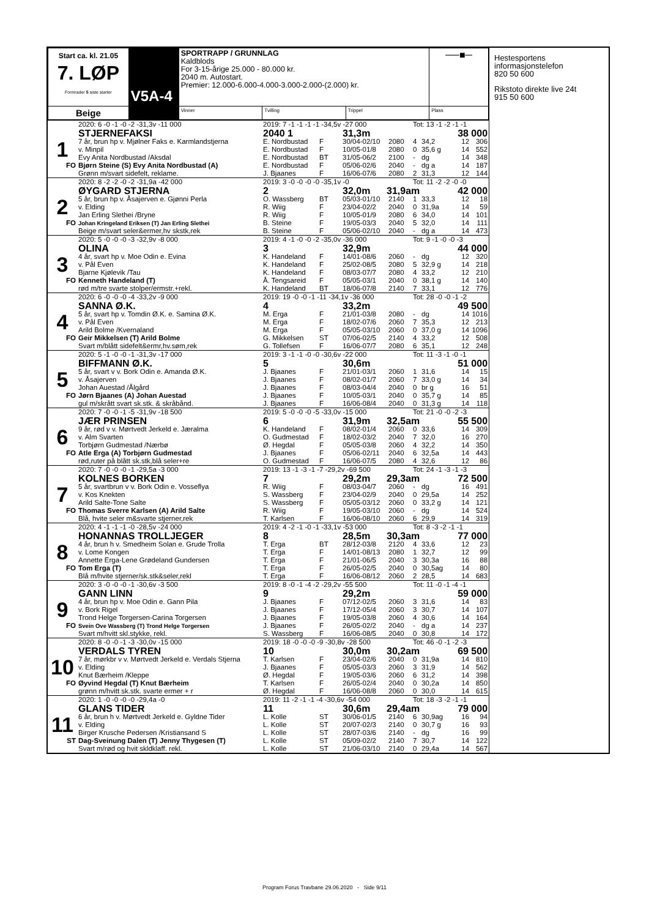| Start ca. kl. 21.05 7. LØP Formrader 5 siste starter | V5A-4 | SPORTRAPP / GRUNNLAG Kaldblods For 3-15-årige 25.000 - 80.000 kr. 2040 m. Autostart. Premier: 12.000-6.000-4.000-3.000-2.000-(2.000) kr. | | | ──■─ |
| Beige | | Vinner | Tvilling | Trippel | Plass |
| | 2020: 6 -0 -1 -0 -2 -31,3v -11 000 | 2019: 7 -1 -1 -1 -1 -34,5v -27 000 | | | | Tot: 13 -1 -2 -1 -1 | | | |
| | STJERNEFAKSI | 2040 1 | | 31,3m | | | | 38 000 | |
| 1 | 7 år, brun hp v. Mjølner Faks e. Karmlandstjerna | E. Nordbustad | F | 30/04-02/10 | 2080 | 4 | 34,2 | 12 | 306 |
| | v. Minpil | E. Nordbustad | F | 10/05-01/8 | 2080 | 0 | 35,6 g | 14 | 552 |
| | Evy Anita Nordbustad /Aksdal | E. Nordbustad | BT | 31/05-06/2 | 2100 | - | dg | 14 | 348 |
| FO | Bjørn Steine (S) Evy Anita Nordbustad (A) | E. Nordbustad | F | 05/06-02/6 | 2040 | - | dg a | 14 | 187 |
| | Grønn m/svart sidefelt, reklame. | J. Bjaanes | F | 16/06-07/6 | 2080 | 2 | 31,3 | 12 | 144 |
| | 2020: 8 -2 -2 -0 -2 -31,9a -42 000 | 2019: 3 -0 -0 -0 -0 -35,1v -0 | | | | Tot: 11 -2 -2 -0 -0 | | | |
| | ØYGARD STJERNA | 2 | | 32,0m 31,9am | | | | 42 000 | |
| 2 | 5 år, brun hp v. Åsajerven e. Gjønni Perla | O. Wassberg | BT | 05/03-01/10 | 2140 | 1 | 33,3 | 12 | 18 |
| | v. Elding | R. Wiig | F | 23/04-02/2 | 2040 | 0 | 31,9a | 14 | 59 |
| | Jan Erling Slethei /Bryne | R. Wiig | F | 10/05-01/9 | 2080 | 6 | 34,0 | 14 | 101 |
| FO | Johan Kringeland Eriksen (T) Jan Erling Slethei | B. Steine | F | 19/05-03/3 | 2040 | 5 | 32,0 | 14 | 111 |
| | Beige m/svart seler&ermer,hv skstk,rek | B. Steine | F | 05/06-02/10 | 2040 | - | dg a | 14 | 473 |
| | 2020: 5 -0 -0 -0 -3 -32,9v -8 000 | 2019: 4 -1 -0 -0 -2 -35,0v -36 000 | | | | Tot: 9 -1 -0 -0 -3 | | | |
| | OLINA | 3 | | 32,9m | | | | 44 000 | |
| 3 | 4 år, svart hp v. Moe Odin e. Evina | K. Handeland | F | 14/01-08/6 | 2060 | - | dg | 12 | 320 |
| | v. Pål Even | K. Handeland | F | 25/02-08/5 | 2080 | 5 | 32,9 g | 14 | 218 |
| | Bjarne Kjølevik /Tau | K. Handeland | F | 08/03-07/7 | 2080 | 4 | 33,2 | 12 | 210 |
| FO | Kenneth Handeland (T) | Å. Tengsareid | F | 05/05-03/1 | 2040 | 0 | 38,1 g | 14 | 140 |
| | rød m/tre svarte stolper/ermstr.+rekl. | K. Handeland | BT | 18/06-07/8 | 2140 | 7 | 33,1 | 12 | 776 |
| | 2020: 6 -0 -0 -0 -4 -33,2v -9 000 | 2019: 19 -0 -0 -1 -11 -34,1v -36 000 | | | | Tot: 28 -0 -0 -1 -2 | | | |
| | SANNA Ø.K. | 4 | | 33,2m | | | | 49 500 | |
| 4 | 5 år, svart hp v. Tomdin Ø.K. e. Samina Ø.K. | M. Erga | F | 21/01-03/8 | 2080 | - | dg | 14 | 1016 |
| | v. Pål Even | M. Erga | F | 18/02-07/6 | 2060 | 7 | 35,3 | 12 | 213 |
| | Arild Bolme /Kvernaland | M. Erga | F | 05/05-03/10 | 2060 | 0 | 37,0 g | 14 | 1096 |
| FO | Geir Mikkelsen (T) Arild Bolme | G. Mikkelsen | ST | 07/06-02/5 | 2140 | 4 | 33,2 | 12 | 508 |
| | Svart m/blått sidefelt&ermr,hv.søm,rek | G. Tollefsen | F | 16/06-07/7 | 2080 | 6 | 35,1 | 12 | 248 |
| | 2020: 5 -1 -0 -0 -1 -31,3v -17 000 | 2019: 3 -1 -1 -0 -0 -30,6v -22 000 | | | | Tot: 11 -3 -1 -0 -1 | | | |
| | BIFFMANN Ø.K. | 5 | | 30,6m | | | | 51 000 | |
| 5 | 5 år, svart v v. Bork Odin e. Amanda Ø.K. | J. Bjaanes | F | 21/01-03/1 | 2060 | 1 | 31,6 | 14 | 15 |
| | v. Åsajerven | J. Bjaanes | F | 08/02-01/7 | 2060 | 7 | 33,0 g | 14 | 34 |
| | Johan Auestad /Ålgård | J. Bjaanes | F | 08/03-04/4 | 2040 | 0 | br g | 16 | 51 |
| FO | Jørn Bjaanes (A) Johan Auestad | J. Bjaanes | F | 10/05-03/1 | 2040 | 0 | 35,7 g | 14 | 85 |
| | gul m/skrått svart sk.stk. & skråbånd. | J. Bjaanes | F | 16/06-08/4 | 2040 | 0 | 31,3 g | 14 | 118 |
| | 2020: 7 -0 -0 -1 -5 -31,9v -18 500 | 2019: 5 -0 -0 -0 -5 -33,0v -15 000 | | | | Tot: 21 -0 -0 -2 -3 | | | |
| | JÆR PRINSEN | 6 | | 31,9m 32,5am | | | | 55 500 | |
| 6 | 9 år, rød v v. Mørtvedt Jerkeld e. Jæralma | K. Handeland | F | 08/02-01/4 | 2060 | 0 | 33,6 | 14 | 309 |
| | v. Alm Svarten | O. Gudmestad | F | 18/02-03/2 | 2040 | 7 | 32,0 | 16 | 270 |
| | Torbjørn Gudmestad /Nærbø | Ø. Hegdal | F | 05/05-03/8 | 2060 | 4 | 32,2 | 14 | 350 |
| FO | Atle Erga (A) Torbjørn Gudmestad | J. Bjaanes | F | 05/06-02/11 | 2040 | 6 | 32,5a | 14 | 443 |
| | rød,ruter på blått sk.stk,blå seler+re | O. Gudmestad | F | 16/06-07/5 | 2080 | 4 | 32,6 | 12 | 86 |
| | 2020: 7 -0 -0 -0 -1 -29,5a -3 000 | 2019: 13 -1 -3 -1 -7 -29,2v -69 500 | | | | Tot: 24 -1 -3 -1 -3 | | | |
| | KOLNES BORKEN | 7 | | 29,2m 29,3am | | | | 72 500 | |
| 7 | 5 år, svartbrun v v. Bork Odin e. Vosseflya | R. Wiig | F | 08/03-04/7 | 2060 | - | dg | 16 | 491 |
| | v. Kos Knekten | S. Wassberg | F | 23/04-02/9 | 2040 | 0 | 29,5a | 14 | 252 |
| | Arild Salte-Tone Salte | S. Wassberg | F | 05/05-03/12 | 2060 | 0 | 33,2 g | 14 | 121 |
| FO | Thomas Sverre Karlsen (A) Arild Salte | R. Wiig | F | 19/05-03/10 | 2060 | - | dg | 14 | 524 |
| | Blå, hvite seler m&svarte stjerner,rek | T. Karlsen | F | 16/06-08/10 | 2060 | 6 | 29,9 | 14 | 319 |
| | 2020: 4 -1 -1 -1 -0 -28,5v -24 000 | 2019: 4 -2 -1 -0 -1 -33,1v -53 000 | | | | Tot: 8 -3 -2 -1 -1 | | | |
| | HONANNAS TROLLJEGER | 8 | | 28,5m 30,3am | | | | 77 000 | |
| 8 | 4 år, brun h v. Smedheim Solan e. Grude Trolla | T. Erga | BT | 28/12-03/8 | 2120 | 4 | 33,6 | 12 | 23 |
| | v. Lome Kongen | T. Erga | F | 14/01-08/13 | 2080 | 1 | 32,7 | 12 | 99 |
| | Annette Erga-Lene Grødeland Gundersen | T. Erga | F | 21/01-06/5 | 2040 | 3 | 30,3a | 16 | 88 |
| FO | Tom Erga (T) | T. Erga | F | 26/05-02/5 | 2040 | 0 | 30,5ag | 14 | 80 |
| | Blå m/hvite stjerner/sk.stk&seler,rekl | T. Erga | F | 16/06-08/12 | 2060 | 2 | 28,5 | 14 | 683 |
| | 2020: 3 -0 -0 -0 -1 -30,6v -3 500 | 2019: 8 -0 -1 -4 -2 -29,2v -55 500 | | | | Tot: 11 -0 -1 -4 -1 | | | |
| | GANN LINN | 9 | | 29,2m | | | | 59 000 | |
| 9 | 4 år, brun hp v. Moe Odin e. Gann Pila | J. Bjaanes | F | 07/12-02/5 | 2060 | 3 | 31,6 | 14 | 83 |
| | v. Bork Rigel | J. Bjaanes | F | 17/12-05/4 | 2060 | 3 | 30,7 | 14 | 107 |
| | Trond Helge Torgersen-Carina Torgersen | J. Bjaanes | F | 19/05-03/8 | 2060 | 4 | 30,6 | 14 | 164 |
| FO | Svein Ove Wassberg (T) Trond Helge Torgersen | J. Bjaanes | F | 26/05-02/2 | 2040 | - | dg a | 14 | 237 |
| | Svart m/hvitt skl.stykke, rekl. | S. Wassberg | F | 16/06-08/5 | 2040 | 0 | 30,8 | 14 | 172 |
| | 2020: 8 -0 -0 -1 -3 -30,0v -15 000 | 2019: 18 -0 -0 -0 -9 -30,8v -28 500 | | | | Tot: 46 -0 -1 -2 -3 | | | |
| | VERDALS TYREN | 10 | | 30,0m 30,2am | | | | 69 500 | |
| 10 | 7 år, mørkbr v v. Mørtvedt Jerkeld e. Verdals Stjerna | T. Karlsen | F | 23/04-02/6 | 2040 | 0 | 31,9a | 14 | 810 |
| | v. Elding | J. Bjaanes | F | 05/05-03/3 | 2060 | 3 | 31,9 | 14 | 562 |
| | Knut Bærheim /Kleppe | Ø. Hegdal | F | 19/05-03/6 | 2060 | 6 | 31,2 | 14 | 398 |
| FO | Øyvind Hegdal (T) Knut Bærheim | T. Karlsen | F | 26/05-02/4 | 2040 | 0 | 30,2a | 14 | 850 |
| | grønn m/hvitt sk.stk. svarte ermer + r | Ø. Hegdal | F | 16/06-08/8 | 2060 | 0 | 30,0 | 14 | 615 |
| | 2020: 1 -0 -0 -0 -0 -29,4a -0 | 2019: 11 -2 -1 -1 -4 -30,6v -54 000 | | | | Tot: 18 -3 -2 -1 -1 | | | |
| | GLANS TIDER | 11 | | 30,6m 29,4am | | | | 79 000 | |
| 11 | 6 år, brun h v. Mørtvedt Jerkeld e. Gyldne Tider | L. Kolle | ST | 30/06-01/5 | 2140 | 6 | 30,9ag | 16 | 94 |
| | v. Elding | L. Kolle | ST | 20/07-02/3 | 2140 | 0 | 30,7 g | 16 | 93 |
| | Birger Krusche Pedersen /Kristiansand S | L. Kolle | ST | 28/07-03/6 | 2140 | - | dg | 16 | 99 |
| ST | Dag-Sveinung Dalen (T) Jenny Thygesen (T) | L. Kolle | ST | 05/09-02/2 | 2140 | 7 | 30,7 | 14 | 122 |
| | Svart m/rød og hvit skldklaff. rekl. | L. Kolle | ST | 21/06-03/10 | 2140 | 0 | 29,4a | 14 | 567 |
Hestesportens informasjonstelefon
820 50 600
Rikstoto direkte live 24t
915 50 600
Program Forus Travbane 29.06.2020 - Side 9/11